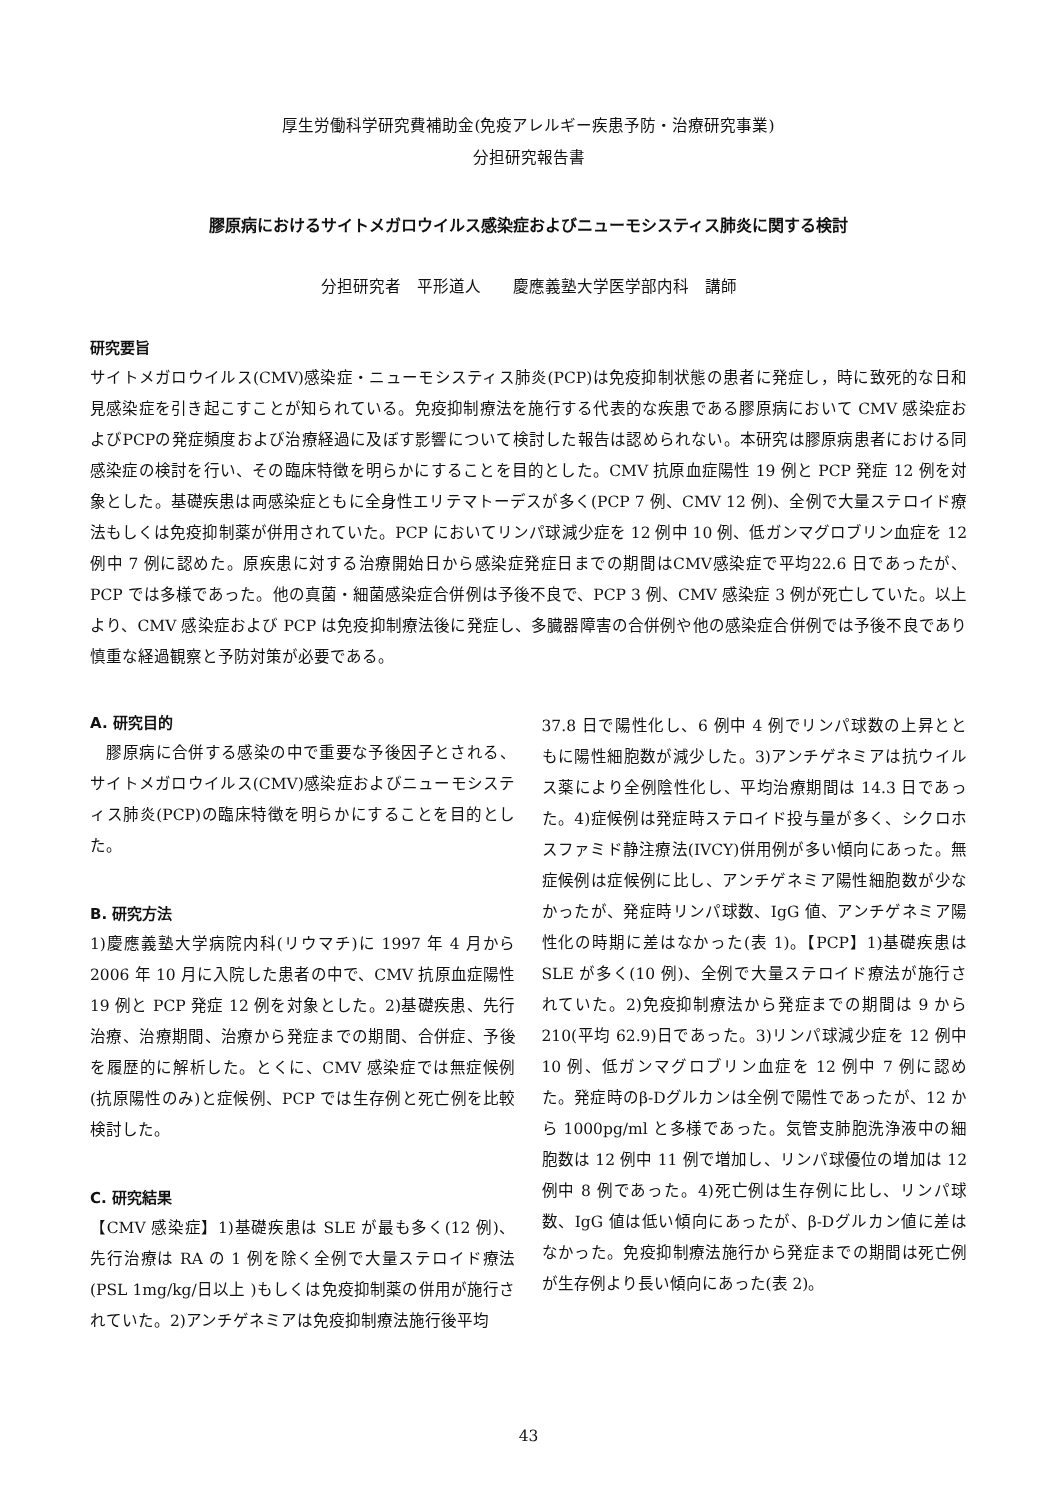厚生労働科学研究費補助金(免疫アレルギー疾患予防・治療研究事業)
分担研究報告書
膠原病におけるサイトメガロウイルス感染症およびニューモシスティス肺炎に関する検討
分担研究者　平形道人　　慶應義塾大学医学部内科　講師
研究要旨
サイトメガロウイルス(CMV)感染症・ニューモシスティス肺炎(PCP)は免疫抑制状態の患者に発症し，時に致死的な日和見感染症を引き起こすことが知られている。免疫抑制療法を施行する代表的な疾患である膠原病において CMV 感染症およびPCPの発症頻度および治療経過に及ぼす影響について検討した報告は認められない。本研究は膠原病患者における同感染症の検討を行い、その臨床特徴を明らかにすることを目的とした。CMV 抗原血症陽性 19 例と PCP 発症 12 例を対象とした。基礎疾患は両感染症ともに全身性エリテマトーデスが多く(PCP 7 例、CMV 12 例)、全例で大量ステロイド療法もしくは免疫抑制薬が併用されていた。PCP においてリンパ球減少症を 12 例中 10 例、低ガンマグロブリン血症を 12 例中 7 例に認めた。原疾患に対する治療開始日から感染症発症日までの期間はCMV感染症で平均22.6 日であったが、PCP では多様であった。他の真菌・細菌感染症合併例は予後不良で、PCP 3 例、CMV 感染症 3 例が死亡していた。以上より、CMV 感染症および PCP は免疫抑制療法後に発症し、多臓器障害の合併例や他の感染症合併例では予後不良であり慎重な経過観察と予防対策が必要である。
A. 研究目的
　膠原病に合併する感染の中で重要な予後因子とされる、サイトメガロウイルス(CMV)感染症およびニューモシスティス肺炎(PCP)の臨床特徴を明らかにすることを目的とした。
B. 研究方法
1)慶應義塾大学病院内科(リウマチ)に 1997 年 4 月から 2006 年 10 月に入院した患者の中で、CMV 抗原血症陽性 19 例と PCP 発症 12 例を対象とした。2)基礎疾患、先行治療、治療期間、治療から発症までの期間、合併症、予後を履歴的に解析した。とくに、CMV 感染症では無症候例(抗原陽性のみ)と症候例、PCP では生存例と死亡例を比較検討した。
C. 研究結果
【CMV 感染症】1)基礎疾患は SLE が最も多く(12 例)、先行治療は RA の 1 例を除く全例で大量ステロイド療法(PSL 1mg/kg/日以上 )もしくは免疫抑制薬の併用が施行されていた。2)アンチゲネミアは免疫抑制療法施行後平均
37.8 日で陽性化し、6 例中 4 例でリンパ球数の上昇とともに陽性細胞数が減少した。3)アンチゲネミアは抗ウイルス薬により全例陰性化し、平均治療期間は 14.3 日であった。4)症候例は発症時ステロイド投与量が多く、シクロホスファミド静注療法(IVCY)併用例が多い傾向にあった。無症候例は症候例に比し、アンチゲネミア陽性細胞数が少なかったが、発症時リンパ球数、IgG 値、アンチゲネミア陽性化の時期に差はなかった(表 1)。【PCP】1)基礎疾患は SLE が多く(10 例)、全例で大量ステロイド療法が施行されていた。2)免疫抑制療法から発症までの期間は 9 から 210(平均 62.9)日であった。3)リンパ球減少症を 12 例中 10 例、低ガンマグロブリン血症を 12 例中 7 例に認めた。発症時のβ-Dグルカンは全例で陽性であったが、12 から 1000pg/ml と多様であった。気管支肺胞洗浄液中の細胞数は 12 例中 11 例で増加し、リンパ球優位の増加は 12 例中 8 例であった。4)死亡例は生存例に比し、リンパ球数、IgG 値は低い傾向にあったが、β-Dグルカン値に差はなかった。免疫抑制療法施行から発症までの期間は死亡例が生存例より長い傾向にあった(表 2)。
43